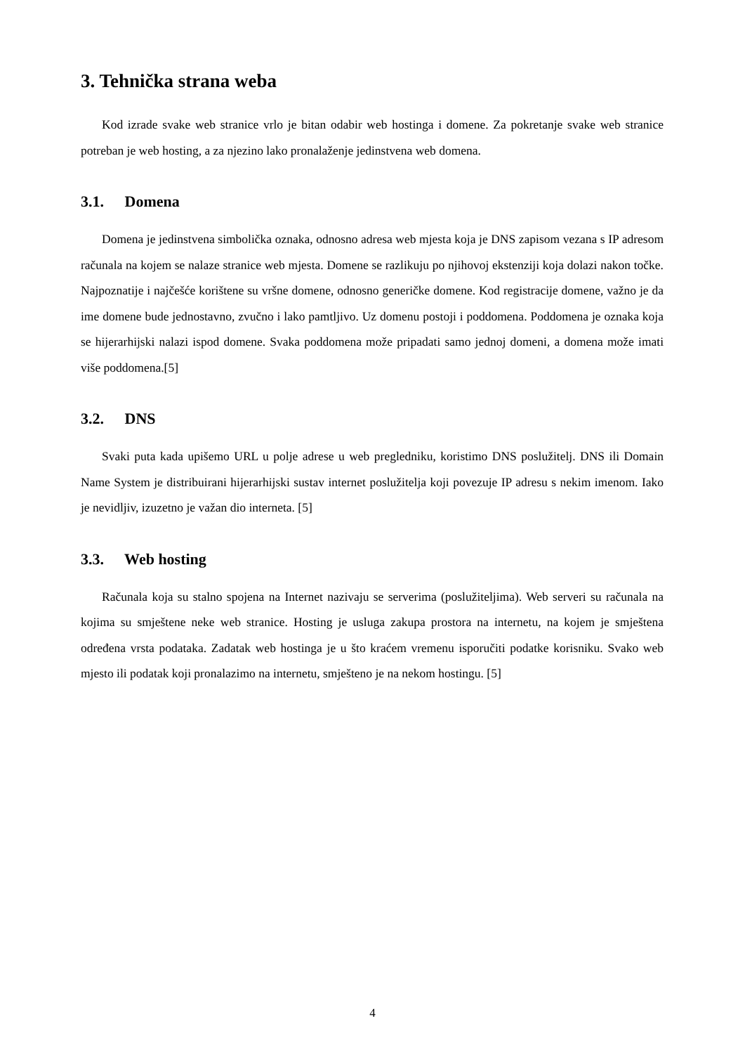3. Tehnička strana weba
Kod izrade svake web stranice vrlo je bitan odabir web hostinga i domene. Za pokretanje svake web stranice potreban je web hosting, a za njezino lako pronalaženje jedinstvena web domena.
3.1. Domena
Domena je jedinstvena simbolička oznaka, odnosno adresa web mjesta koja je DNS zapisom vezana s IP adresom računala na kojem se nalaze stranice web mjesta. Domene se razlikuju po njihovoj ekstenziji koja dolazi nakon točke. Najpoznatije i najčešće korištene su vršne domene, odnosno generičke domene. Kod registracije domene, važno je da ime domene bude jednostavno, zvučno i lako pamtljivo. Uz domenu postoji i poddomena. Poddomena je oznaka koja se hijerarhijski nalazi ispod domene. Svaka poddomena može pripadati samo jednoj domeni, a domena može imati više poddomena.[5]
3.2. DNS
Svaki puta kada upišemo URL u polje adrese u web pregledniku, koristimo DNS poslužitelj. DNS ili Domain Name System je distribuirani hijerarhijski sustav internet poslužitelja koji povezuje IP adresu s nekim imenom. Iako je nevidljiv, izuzetno je važan dio interneta. [5]
3.3. Web hosting
Računala koja su stalno spojena na Internet nazivaju se serverima (poslužiteljima). Web serveri su računala na kojima su smještene neke web stranice. Hosting je usluga zakupa prostora na internetu, na kojem je smještena određena vrsta podataka. Zadatak web hostinga je u što kraćem vremenu isporučiti podatke korisniku. Svako web mjesto ili podatak koji pronalazimo na internetu, smješteno je na nekom hostingu. [5]
4